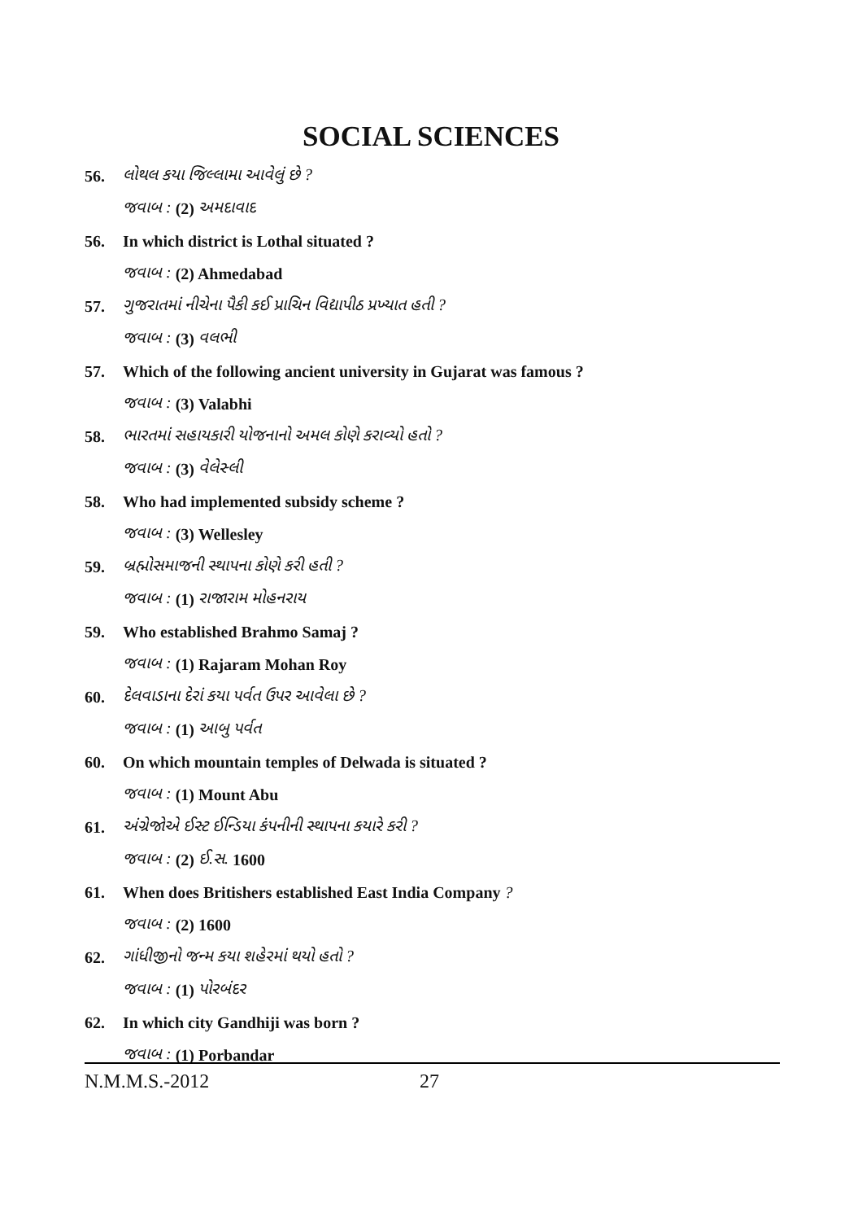SOCIAL SCIENCES
56. લોથલ કયા જિલ્લામા આવેલું છે ?
જવાબ : (2) અમદાવાદ
56. In which district is Lothal situated ?
જવાબ : (2) Ahmedabad
57. ગુજરાતમાં નીચેના પૈકી કઈ પ્રાચિન વિદ્યાપીઠ પ્રખ્યાત હતી ?
જવાબ : (3) વલભી
57. Which of the following ancient university in Gujarat was famous ?
જવાબ : (3) Valabhi
58. ભારતમાં સહાયકારી યોજનાનો અમલ કોણે કરાવ્યો હતો ?
જવાબ : (3) વેલેસ્લી
58. Who had implemented subsidy scheme ?
જવાબ : (3) Wellesley
59. બ્રહ્મોસમાજની સ્થાપના કોણે કરી હતી ?
જવાબ : (1) રાજારામ મોહનરાય
59. Who established Brahmo Samaj ?
જવાબ : (1) Rajaram Mohan Roy
60. દેલવાડાના દેરાં કયા પર્વત ઉપર આવેલા છે ?
જવાબ : (1) આબુ પર્વત
60. On which mountain temples of Delwada is situated ?
જવાબ : (1) Mount Abu
61. અંગ્રેજોએ ઈસ્ટ ઈન્ડિયા કંપનીની સ્થાપના કયારે કરી ?
જવાબ : (2) ઈ.સ. 1600
61. When does Britishers established East India Company ?
જવાબ : (2) 1600
62. ગાંધીજીનો જન્મ કયા શહેરમાં થયો હતો ?
જવાબ : (1) પોરબંદર
62. In which city Gandhiji was born ?
જવાબ : (1) Porbandar
N.M.M.S.-2012 27